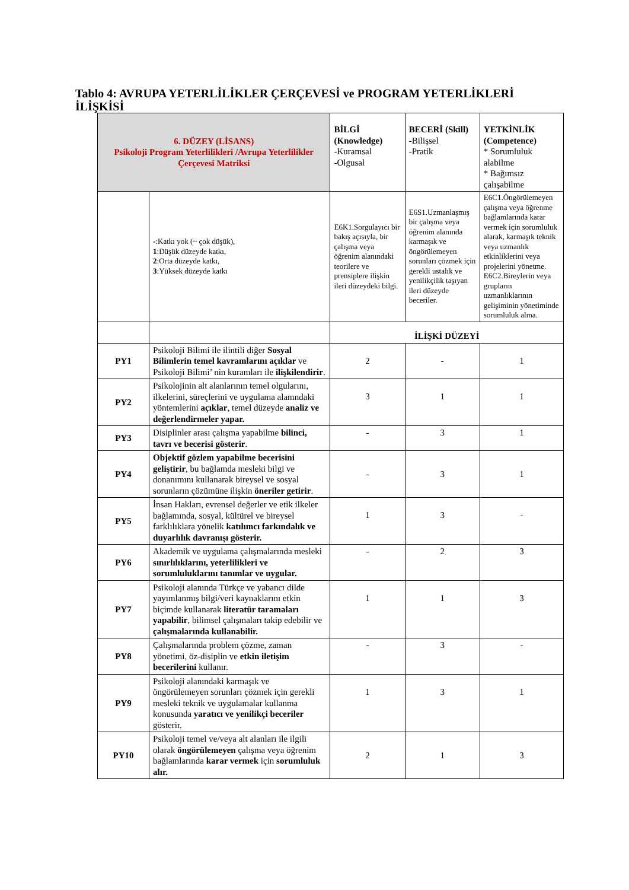Tablo 4: AVRUPA YETERLİLİKLER ÇERÇEVESİ ve PROGRAM YETERLİKLERİ İLİŞKİSİ
| 6. DÜZEY (LİSANS) Psikoloji Program Yeterlilikleri /Avrupa Yeterlilikler Çerçevesi Matriksi | | BİLGİ (Knowledge) -Kuramsal -Olgusal | BECERİ (Skill) -Bilişsel -Pratik | YETKİNLİK (Competence) * Sorumluluk alabilme * Bağımsız çalışabilme |
| --- | --- | --- | --- | --- |
| | - :Katkı yok (~ çok düşük), 1 :Düşük düzeyde katkı, 2 :Orta düzeyde katkı, 3 :Yüksek düzeyde katkı | E6K1.Sorgulayıcı bir bakış açısıyla, bir çalışma veya öğrenim alanındaki teorilere ve prensiplere ilişkin ileri düzeydeki bilgi. | E6S1.Uzmanlaşmış bir çalışma veya öğrenim alanında karmaşık ve öngörülemeyen sorunları çözmek için gerekli ustalık ve yenilikçilik taşıyan ileri düzeyde beceriler. | E6C1.Öngörülemeyen çalışma veya öğrenme bağlamlarında karar vermek için sorumluluk alarak, karmaşık teknik veya uzmanlık etkinliklerini veya projelerini yönetme. E6C2.Bireylerin veya grupların uzmanlıklarının gelişiminin yönetiminde sorumluluk alma. |
| | | İLİŞKİ DÜZEYİ | | |
| PY1 | Psikoloji Bilimi ile ilintili diğer Sosyal Bilimlerin temel kavramlarını açıklar ve Psikoloji Bilimi’ nin kuramları ile ilişkilendirir . | 2 | - | 1 |
| PY2 | Psikolojinin alt alanlarının temel olgularını, ilkelerini, süreçlerini ve uygulama alanındaki yöntemlerini açıklar , temel düzeyde analiz ve değerlendirmeler yapar. | 3 | 1 | 1 |
| PY3 | Disiplinler arası çalışma yapabilme bilinci, tavrı ve becerisi gösterir . | - | 3 | 1 |
| PY4 | Objektif gözlem yapabilme becerisini geliştirir , bu bağlamda mesleki bilgi ve donanımını kullanarak bireysel ve sosyal sorunların çözümüne ilişkin öneriler getirir . | - | 3 | 1 |
| PY5 | İnsan Hakları, evrensel değerler ve etik ilkeler bağlamında, sosyal, kültürel ve bireysel farklılıklara yönelik katılımcı farkındalık ve duyarlılık davranışı gösterir. | 1 | 3 | - |
| PY6 | Akademik ve uygulama çalışmalarında mesleki sınırlılıklarını, yeterlilikleri ve sorumluluklarını tanımlar ve uygular. | - | 2 | 3 |
| PY7 | Psikoloji alanında Türkçe ve yabancı dilde yayımlanmış bilgi/veri kaynaklarını etkin biçimde kullanarak literatür taramaları yapabilir , bilimsel çalışmaları takip edebilir ve çalışmalarında kullanabilir. | 1 | 1 | 3 |
| PY8 | Çalışmalarında problem çözme, zaman yönetimi, öz-disiplin ve etkin iletişim becerilerini kullanır. | - | 3 | - |
| PY9 | Psikoloji alanındaki karmaşık ve öngörülemeyen sorunları çözmek için gerekli mesleki teknik ve uygulamalar kullanma konusunda yaratıcı ve yenilikçi beceriler gösterir. | 1 | 3 | 1 |
| PY10 | Psikoloji temel ve/veya alt alanları ile ilgili olarak öngörülemeyen çalışma veya öğrenim bağlamlarında karar vermek için sorumluluk alır. | 2 | 1 | 3 |